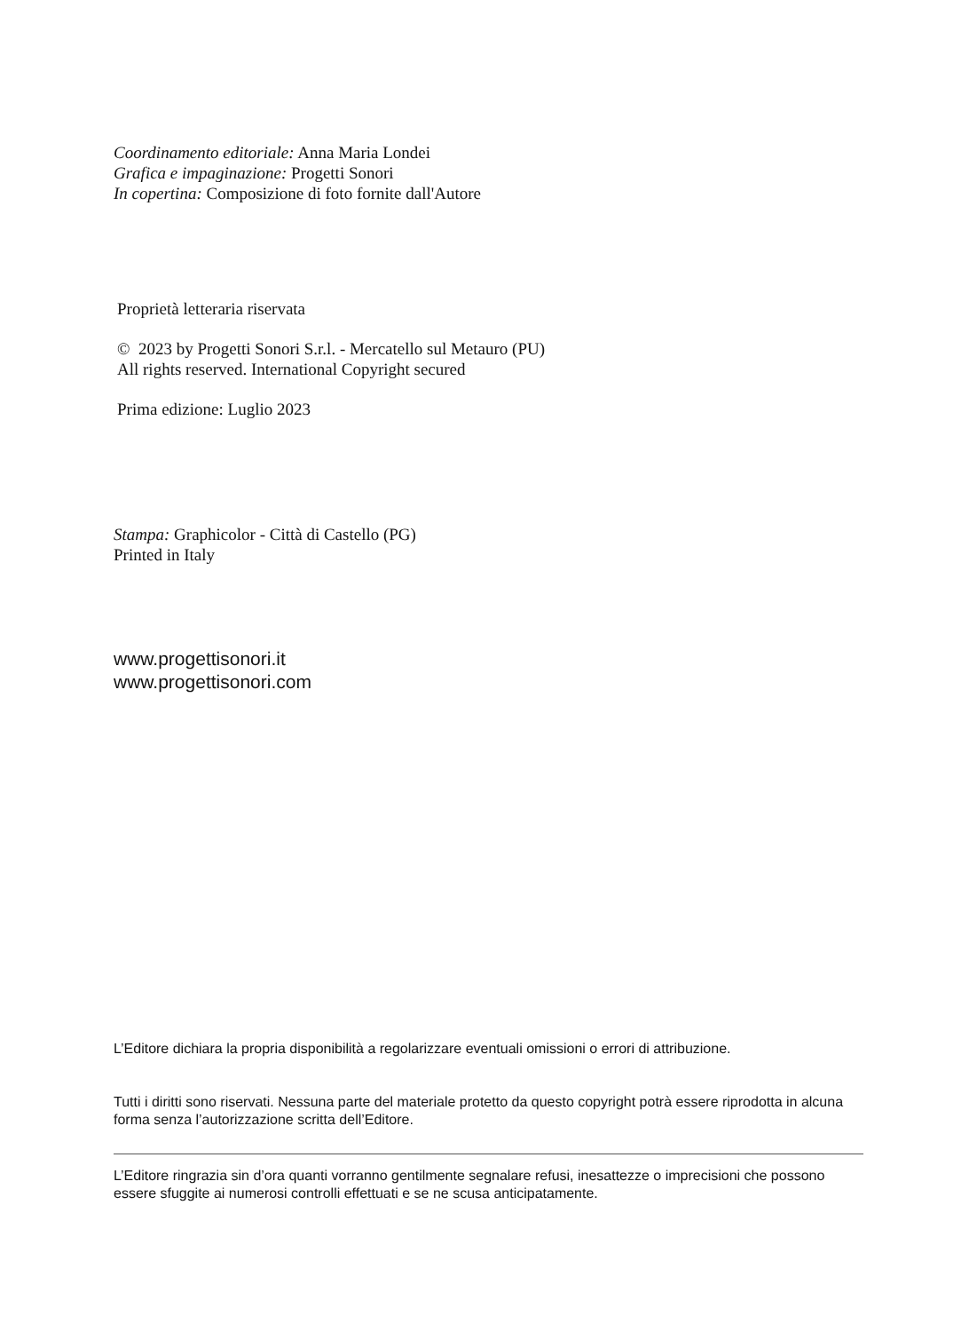Coordinamento editoriale: Anna Maria Londei
Grafica e impaginazione: Progetti Sonori
In copertina: Composizione di foto fornite dall'Autore
Proprietà letteraria riservata
© 2023 by Progetti Sonori S.r.l. - Mercatello sul Metauro (PU)
All rights reserved. International Copyright secured
Prima edizione: Luglio 2023
Stampa: Graphicolor - Città di Castello (PG)
Printed in Italy
www.progettisonori.it
www.progettisonori.com
L’Editore dichiara la propria disponibilità a regolarizzare eventuali omissioni o errori di attribuzione.
Tutti i diritti sono riservati. Nessuna parte del materiale protetto da questo copyright potrà essere riprodotta in alcuna forma senza l’autorizzazione scritta dell’Editore.
L’Editore ringrazia sin d’ora quanti vorranno gentilmente segnalare refusi, inesattezze o imprecisioni che possono essere sfuggite ai numerosi controlli effettuati e se ne scusa anticipatamente.